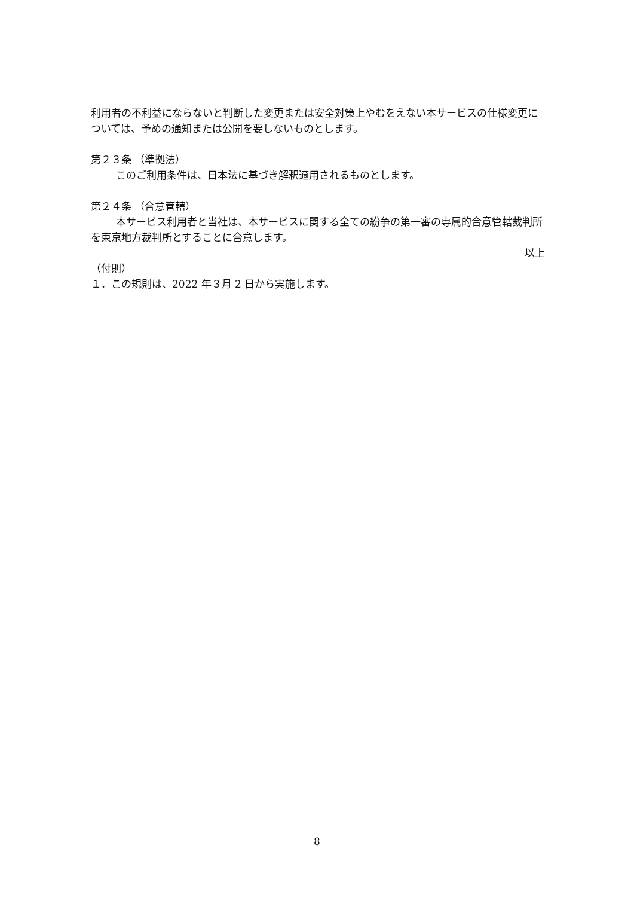利用者の不利益にならないと判断した変更または安全対策上やむをえない本サービスの仕様変更については、予めの通知または公開を要しないものとします。
第２３条 （準拠法）
このご利用条件は、日本法に基づき解釈適用されるものとします。
第２４条 （合意管轄）
本サービス利用者と当社は、本サービスに関する全ての紛争の第一審の専属的合意管轄裁判所を東京地方裁判所とすることに合意します。
以上
（付則）
１．この規則は、2022 年３月 2 日から実施します。
8